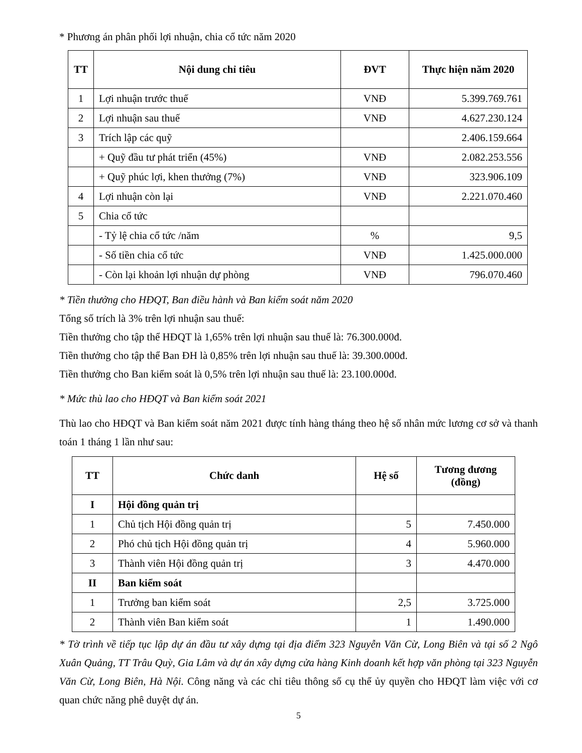* Phương án phân phối lợi nhuận, chia cổ tức năm 2020
| TT | Nội dung chỉ tiêu | ĐVT | Thực hiện năm 2020 |
| --- | --- | --- | --- |
| 1 | Lợi nhuận trước thuế | VNĐ | 5.399.769.761 |
| 2 | Lợi nhuận sau thuế | VNĐ | 4.627.230.124 |
| 3 | Trích lập các quỹ | | 2.406.159.664 |
| | + Quỹ đầu tư phát triển (45%) | VNĐ | 2.082.253.556 |
| | + Quỹ phúc lợi, khen thưởng (7%) | VNĐ | 323.906.109 |
| 4 | Lợi nhuận còn lại | VNĐ | 2.221.070.460 |
| 5 | Chia cổ tức | | |
| | - Tỷ lệ chia cổ tức /năm | % | 9,5 |
| | - Số tiền chia cổ tức | VNĐ | 1.425.000.000 |
| | - Còn lại khoản lợi nhuận dự phòng | VNĐ | 796.070.460 |
* Tiền thưởng cho HĐQT, Ban điều hành và Ban kiểm soát năm 2020
Tổng số trích là 3% trên lợi nhuận sau thuế:
Tiền thưởng cho tập thể HĐQT là 1,65% trên lợi nhuận sau thuế là: 76.300.000đ.
Tiền thưởng cho tập thể Ban ĐH là 0,85% trên lợi nhuận sau thuế là: 39.300.000đ.
Tiền thưởng cho Ban kiểm soát là 0,5% trên lợi nhuận sau thuế là: 23.100.000đ.
* Mức thù lao cho HĐQT và Ban kiểm soát 2021
Thù lao cho HĐQT và Ban kiểm soát năm 2021 được tính hàng tháng theo hệ số nhân mức lương cơ sở và thanh toán 1 tháng 1 lần như sau:
| TT | Chức danh | Hệ số | Tương đương (đồng) |
| --- | --- | --- | --- |
| I | Hội đồng quản trị | | |
| 1 | Chủ tịch Hội đồng quản trị | 5 | 7.450.000 |
| 2 | Phó chủ tịch Hội đồng quản trị | 4 | 5.960.000 |
| 3 | Thành viên Hội đồng quản trị | 3 | 4.470.000 |
| II | Ban kiểm soát | | |
| 1 | Trưởng ban kiểm soát | 2,5 | 3.725.000 |
| 2 | Thành viên Ban kiểm soát | 1 | 1.490.000 |
* Tờ trình về tiếp tục lập dự án đầu tư xây dựng tại địa điểm 323 Nguyễn Văn Cừ, Long Biên và tại số 2 Ngô Xuân Quảng, TT Trâu Quỳ, Gia Lâm và dự án xây dựng cửa hàng Kinh doanh kết hợp văn phòng tại 323 Nguyễn Văn Cừ, Long Biên, Hà Nội. Công năng và các chỉ tiêu thông số cụ thể ủy quyền cho HĐQT làm việc với cơ quan chức năng phê duyệt dự án.
5